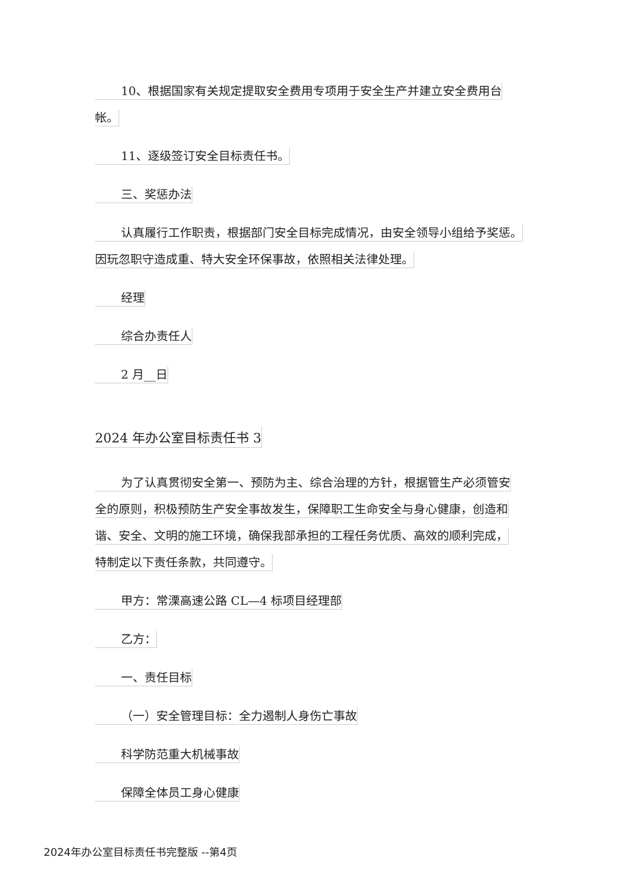10、根据国家有关规定提取安全费用专项用于安全生产并建立安全费用台
帐。
11、逐级签订安全目标责任书。
三、奖惩办法
认真履行工作职责，根据部门安全目标完成情况，由安全领导小组给予奖惩。
因玩忽职守造成重、特大安全环保事故，依照相关法律处理。
经理
综合办责任人
2 月__日
2024 年办公室目标责任书 3
为了认真贯彻安全第一、预防为主、综合治理的方针，根据管生产必须管安
全的原则，积极预防生产安全事故发生，保障职工生命安全与身心健康，创造和
谐、安全、文明的施工环境，确保我部承担的工程任务优质、高效的顺利完成，
特制定以下责任条款，共同遵守。
甲方：常溧高速公路 CL—4 标项目经理部
乙方：
一、责任目标
（一）安全管理目标：全力遏制人身伤亡事故
科学防范重大机械事故
保障全体员工身心健康
2024年办公室目标责任书完整版 --第4页